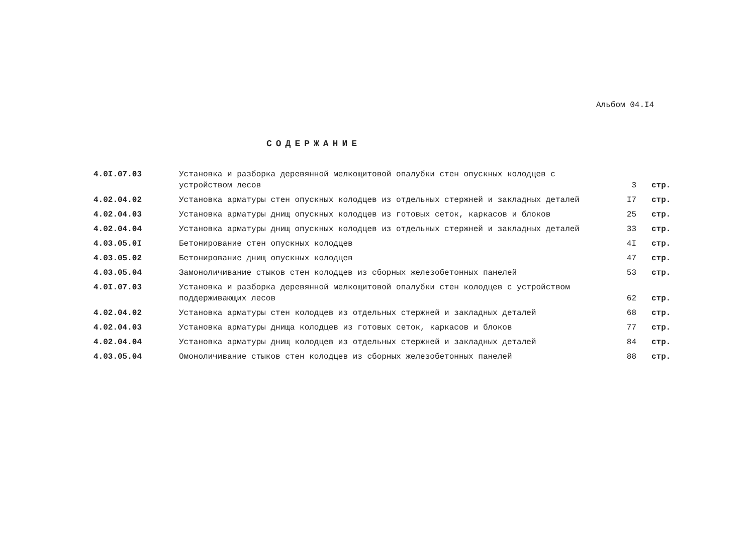Альбом 04.I4
СОДЕРЖАНИЕ
| 4.0I.07.03 | Установка и разборка деревянной мелкощитовой опалубки стен опускных колодцев с устройством лесов | 3 | стр. |
| 4.02.04.02 | Установка арматуры стен опускных колодцев из отдельных стержней и закладных деталей | I7 | стр. |
| 4.02.04.03 | Установка арматуры днищ опускных колодцев из готовых сеток, каркасов и блоков | 25 | стр. |
| 4.02.04.04 | Установка арматуры днищ опускных колодцев из отдельных стержней и закладных деталей | 33 | стр. |
| 4.03.05.0I | Бетонирование стен опускных колодцев | 4I | стр. |
| 4.03.05.02 | Бетонирование днищ опускных колодцев | 47 | стр. |
| 4.03.05.04 | Замоноличивание стыков стен колодцев из сборных железобетонных панелей | 53 | стр. |
| 4.0I.07.03 | Установка и разборка деревянной мелкощитовой опалубки стен колодцев с устройством поддерживающих лесов | 62 | стр. |
| 4.02.04.02 | Установка арматуры стен колодцев из отдельных стержней и закладных деталей | 68 | стр. |
| 4.02.04.03 | Установка арматуры днища колодцев из готовых сеток, каркасов и блоков | 77 | стр. |
| 4.02.04.04 | Установка арматуры днищ колодцев из отдельных стержней и закладных деталей | 84 | стр. |
| 4.03.05.04 | Омоноличивание стыков стен колодцев из сборных железобетонных панелей | 88 | стр. |